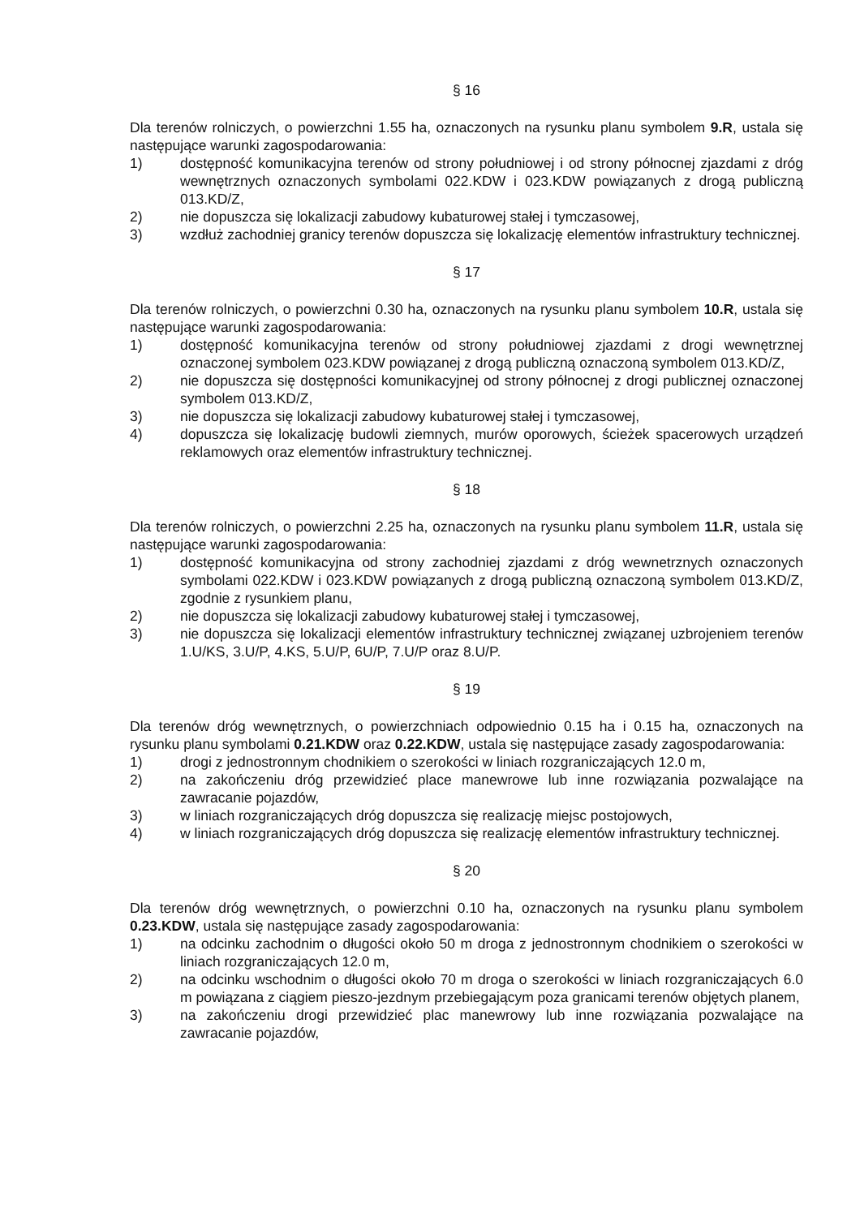§ 16
Dla terenów rolniczych, o powierzchni 1.55 ha, oznaczonych na rysunku planu symbolem 9.R, ustala się następujące warunki zagospodarowania:
1) dostępność komunikacyjna terenów od strony południowej i od strony północnej zjazdami z dróg wewnętrznych oznaczonych symbolami 022.KDW i 023.KDW powiązanych z drogą publiczną 013.KD/Z,
2) nie dopuszcza się lokalizacji zabudowy kubaturowej stałej i tymczasowej,
3) wzdłuż zachodniej granicy terenów dopuszcza się lokalizację elementów infrastruktury technicznej.
§ 17
Dla terenów rolniczych, o powierzchni 0.30 ha, oznaczonych na rysunku planu symbolem 10.R, ustala się następujące warunki zagospodarowania:
1) dostępność komunikacyjna terenów od strony południowej zjazdami z drogi wewnętrznej oznaczonej symbolem 023.KDW powiązanej z drogą publiczną oznaczoną symbolem 013.KD/Z,
2) nie dopuszcza się dostępności komunikacyjnej od strony północnej z drogi publicznej oznaczonej symbolem 013.KD/Z,
3) nie dopuszcza się lokalizacji zabudowy kubaturowej stałej i tymczasowej,
4) dopuszcza się lokalizację budowli ziemnych, murów oporowych, ścieżek spacerowych urządzeń reklamowych oraz elementów infrastruktury technicznej.
§ 18
Dla terenów rolniczych, o powierzchni 2.25 ha, oznaczonych na rysunku planu symbolem 11.R, ustala się następujące warunki zagospodarowania:
1) dostępność komunikacyjna od strony zachodniej zjazdami z dróg wewnetrznych oznaczonych symbolami 022.KDW i 023.KDW powiązanych z drogą publiczną oznaczoną symbolem 013.KD/Z, zgodnie z rysunkiem planu,
2) nie dopuszcza się lokalizacji zabudowy kubaturowej stałej i tymczasowej,
3) nie dopuszcza się lokalizacji elementów infrastruktury technicznej związanej uzbrojeniem terenów 1.U/KS, 3.U/P, 4.KS, 5.U/P, 6U/P, 7.U/P oraz 8.U/P.
§ 19
Dla terenów dróg wewnętrznych, o powierzchniach odpowiednio 0.15 ha i 0.15 ha, oznaczonych na rysunku planu symbolami 0.21.KDW oraz 0.22.KDW, ustala się następujące zasady zagospodarowania:
1) drogi z jednostronnym chodnikiem o szerokości w liniach rozgraniczających 12.0 m,
2) na zakończeniu dróg przewidzieć place manewrowe lub inne rozwiązania pozwalające na zawracanie pojazdów,
3) w liniach rozgraniczających dróg dopuszcza się realizację miejsc postojowych,
4) w liniach rozgraniczających dróg dopuszcza się realizację elementów infrastruktury technicznej.
§ 20
Dla terenów dróg wewnętrznych, o powierzchni 0.10 ha, oznaczonych na rysunku planu symbolem 0.23.KDW, ustala się następujące zasady zagospodarowania:
1) na odcinku zachodnim o długości około 50 m droga z jednostronnym chodnikiem o szerokości w liniach rozgraniczających 12.0 m,
2) na odcinku wschodnim o długości około 70 m droga o szerokości w liniach rozgraniczających 6.0 m powiązana z ciągiem pieszo-jezdnym przebiegającym poza granicami terenów objętych planem,
3) na zakończeniu drogi przewidzieć plac manewrowy lub inne rozwiązania pozwalające na zawracanie pojazdów,